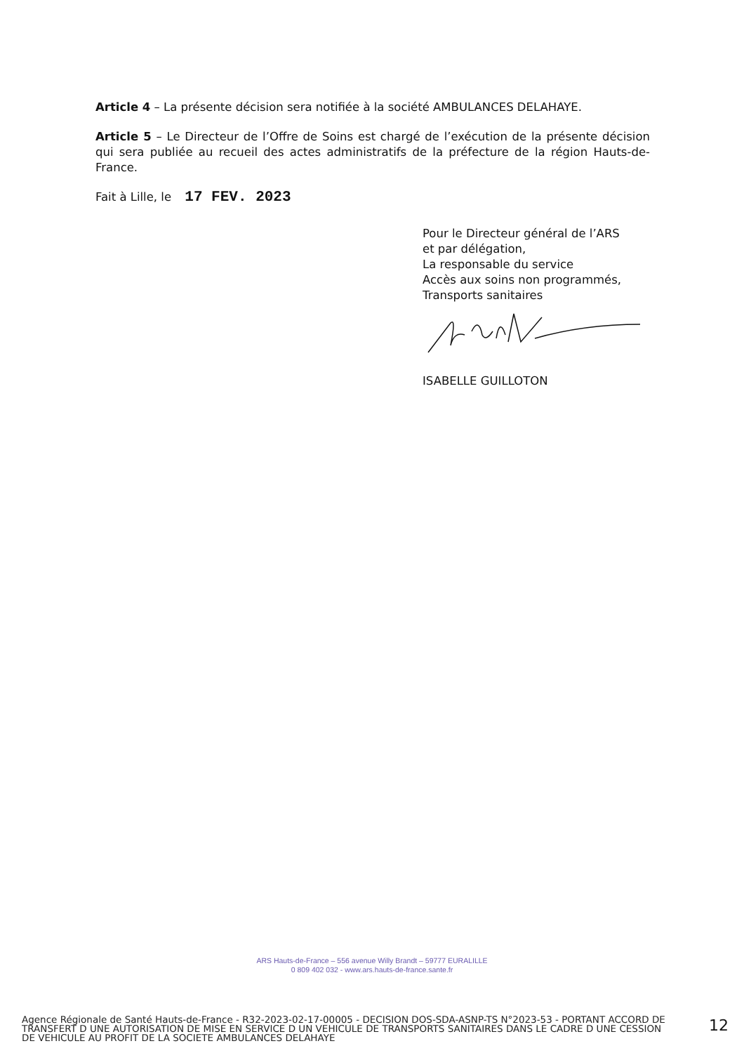Article 4 – La présente décision sera notifiée à la société AMBULANCES DELAHAYE.
Article 5 – Le Directeur de l’Offre de Soins est chargé de l’exécution de la présente décision qui sera publiée au recueil des actes administratifs de la préfecture de la région Hauts-de-France.
Fait à Lille, le 17 FEV. 2023
Pour le Directeur général de l’ARS
et par délégation,
La responsable du service
Accès aux soins non programmés,
Transports sanitaires
ISABELLE GUILLOTON
ARS Hauts-de-France – 556 avenue Willy Brandt – 59777 EURALILLE
0 809 402 032 - www.ars.hauts-de-france.sante.fr
Agence Régionale de Santé Hauts-de-France - R32-2023-02-17-00005 - DECISION DOS-SDA-ASNP-TS N°2023-53 - PORTANT ACCORD DE TRANSFERT D UNE AUTORISATION DE MISE EN SERVICE D UN VEHICULE DE TRANSPORTS SANITAIRES DANS LE CADRE D UNE CESSION DE VEHICULE AU PROFIT DE LA SOCIETE AMBULANCES DELAHAYE
12